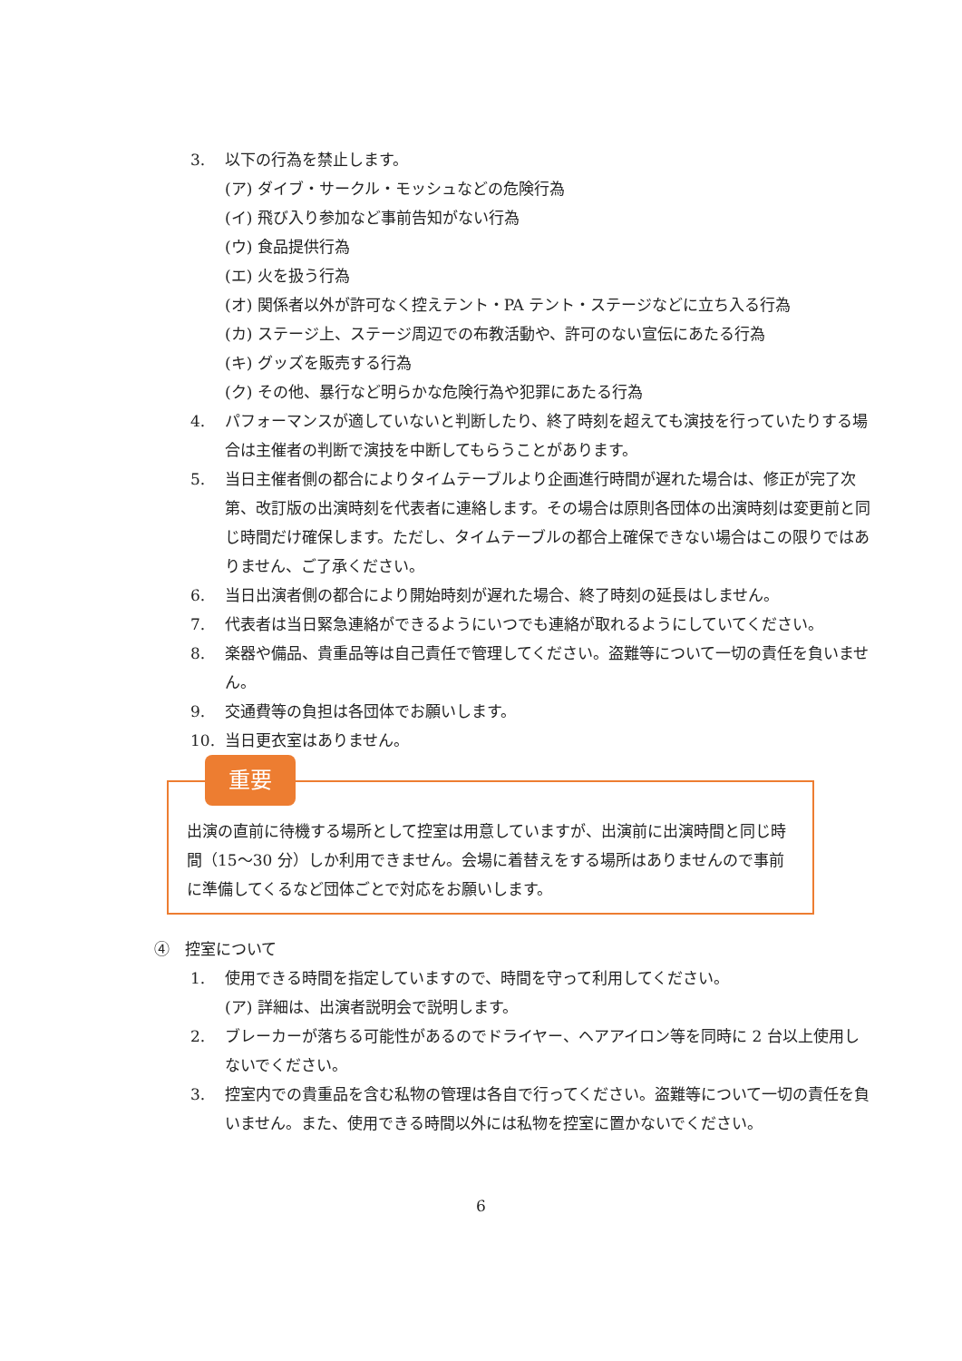3. 以下の行為を禁止します。
(ア) ダイブ・サークル・モッシュなどの危険行為
(イ) 飛び入り参加など事前告知がない行為
(ウ) 食品提供行為
(エ) 火を扱う行為
(オ) 関係者以外が許可なく控えテント・PA テント・ステージなどに立ち入る行為
(カ) ステージ上、ステージ周辺での布教活動や、許可のない宣伝にあたる行為
(キ) グッズを販売する行為
(ク) その他、暴行など明らかな危険行為や犯罪にあたる行為
4. パフォーマンスが適していないと判断したり、終了時刻を超えても演技を行っていたりする場合は主催者の判断で演技を中断してもらうことがあります。
5. 当日主催者側の都合によりタイムテーブルより企画進行時間が遅れた場合は、修正が完了次第、改訂版の出演時刻を代表者に連絡します。その場合は原則各団体の出演時刻は変更前と同じ時間だけ確保します。ただし、タイムテーブルの都合上確保できない場合はこの限りではありません、ご了承ください。
6. 当日出演者側の都合により開始時刻が遅れた場合、終了時刻の延長はしません。
7. 代表者は当日緊急連絡ができるようにいつでも連絡が取れるようにしていてください。
8. 楽器や備品、貴重品等は自己責任で管理してください。盗難等について一切の責任を負いません。
9. 交通費等の負担は各団体でお願いします。
10. 当日更衣室はありません。
重要
出演の直前に待機する場所として控室は用意していますが、出演前に出演時間と同じ時間（15～30 分）しか利用できません。会場に着替えをする場所はありませんので事前に準備してくるなど団体ごとで対応をお願いします。
④　控室について
1. 使用できる時間を指定していますので、時間を守って利用してください。
(ア) 詳細は、出演者説明会で説明します。
2. ブレーカーが落ちる可能性があるのでドライヤー、ヘアアイロン等を同時に 2 台以上使用しないでください。
3. 控室内での貴重品を含む私物の管理は各自で行ってください。盗難等について一切の責任を負いません。また、使用できる時間以外には私物を控室に置かないでください。
6